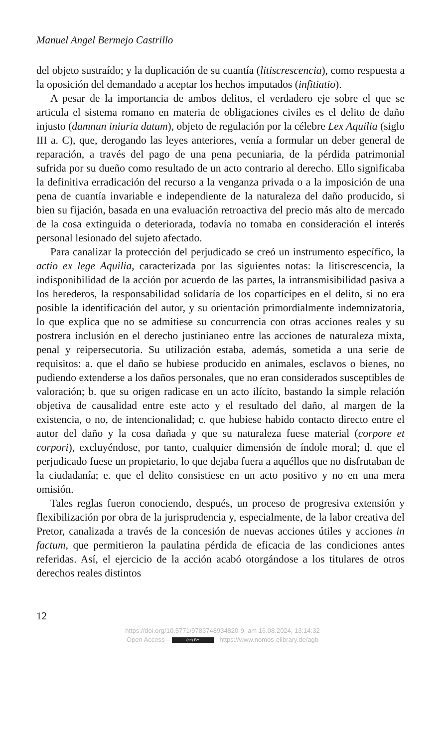Manuel Angel Bermejo Castrillo
del objeto sustraído; y la duplicación de su cuantía (litiscrescencia), como respuesta a la oposición del demandado a aceptar los hechos imputados (infitiatio).
A pesar de la importancia de ambos delitos, el verdadero eje sobre el que se articula el sistema romano en materia de obligaciones civiles es el delito de daño injusto (damnun iniuria datum), objeto de regulación por la célebre Lex Aquilia (siglo III a. C), que, derogando las leyes anteriores, venía a formular un deber general de reparación, a través del pago de una pena pecuniaria, de la pérdida patrimonial sufrida por su dueño como resultado de un acto contrario al derecho. Ello significaba la definitiva erradicación del recurso a la venganza privada o a la imposición de una pena de cuantía invariable e independiente de la naturaleza del daño producido, si bien su fijación, basada en una evaluación retroactiva del precio más alto de mercado de la cosa extinguida o deteriorada, todavía no tomaba en consideración el interés personal lesionado del sujeto afectado.
Para canalizar la protección del perjudicado se creó un instrumento específico, la actio ex lege Aquilia, caracterizada por las siguientes notas: la litiscrescencia, la indisponibilidad de la acción por acuerdo de las partes, la intransmisibilidad pasiva a los herederos, la responsabilidad solidaría de los copartícipes en el delito, si no era posible la identificación del autor, y su orientación primordialmente indemnizatoria, lo que explica que no se admitiese su concurrencia con otras acciones reales y su postrera inclusión en el derecho justinianeo entre las acciones de naturaleza mixta, penal y reipersecutoria. Su utilización estaba, además, sometida a una serie de requisitos: a. que el daño se hubiese producido en animales, esclavos o bienes, no pudiendo extenderse a los daños personales, que no eran considerados susceptibles de valoración; b. que su origen radicase en un acto ilícito, bastando la simple relación objetiva de causalidad entre este acto y el resultado del daño, al margen de la existencia, o no, de intencionalidad; c. que hubiese habido contacto directo entre el autor del daño y la cosa dañada y que su naturaleza fuese material (corpore et corpori), excluyéndose, por tanto, cualquier dimensión de índole moral; d. que el perjudicado fuese un propietario, lo que dejaba fuera a aquéllos que no disfrutaban de la ciudadanía; e. que el delito consistiese en un acto positivo y no en una mera omisión.
Tales reglas fueron conociendo, después, un proceso de progresiva extensión y flexibilización por obra de la jurisprudencia y, especialmente, de la labor creativa del Pretor, canalizada a través de la concesión de nuevas acciones útiles y acciones in factum, que permitieron la paulatina pérdida de eficacia de las condiciones antes referidas. Así, el ejercicio de la acción acabó otorgándose a los titulares de otros derechos reales distintos
12
https://doi.org/10.5771/9783748934820-9, am 16.08.2024, 13:14:32
Open Access – (cc) BY - https://www.nomos-elibrary.de/agb